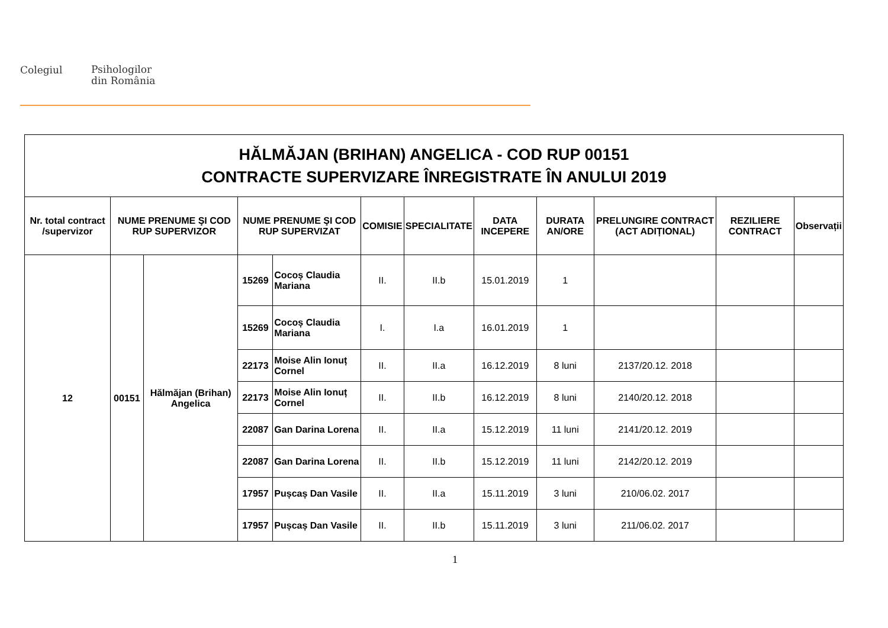Colegiul
Psihologilor
din România
| HĂLMĂJAN (BRIHAN) ANGELICA - COD RUP 00151 CONTRACTE SUPERVIZARE ÎNREGISTRATE ÎN ANULUI 2019 | | | | | | | | | | | |
| Nr. total contract /supervizor | NUME PRENUME ŞI COD RUP SUPERVIZOR | | NUME PRENUME ŞI COD RUP SUPERVIZAT | | COMISIE | SPECIALITATE | DATA INCEPERE | DURATA AN/ORE | PRELUNGIRE CONTRACT (ACT ADIȚIONAL) | REZILIERE CONTRACT | Observații |
| 12 | 00151 | Hălmăjan (Brihan) Angelica | 15269 | Cocoș Claudia Mariana | II. | II.b | 15.01.2019 | 1 | | | |
| | | | 15269 | Cocoș Claudia Mariana | I. | I.a | 16.01.2019 | 1 | | | |
| | | | 22173 | Moise Alin Ionuț Cornel | II. | II.a | 16.12.2019 | 8 luni | 2137/20.12. 2018 | | |
| | | | 22173 | Moise Alin Ionuț Cornel | II. | II.b | 16.12.2019 | 8 luni | 2140/20.12. 2018 | | |
| | | | 22087 | Gan Darina Lorena | II. | II.a | 15.12.2019 | 11 luni | 2141/20.12. 2019 | | |
| | | | 22087 | Gan Darina Lorena | II. | II.b | 15.12.2019 | 11 luni | 2142/20.12. 2019 | | |
| | | | 17957 | Pușcaș Dan Vasile | II. | II.a | 15.11.2019 | 3 luni | 210/06.02. 2017 | | |
| | | | 17957 | Pușcaș Dan Vasile | II. | II.b | 15.11.2019 | 3 luni | 211/06.02. 2017 | | |
1